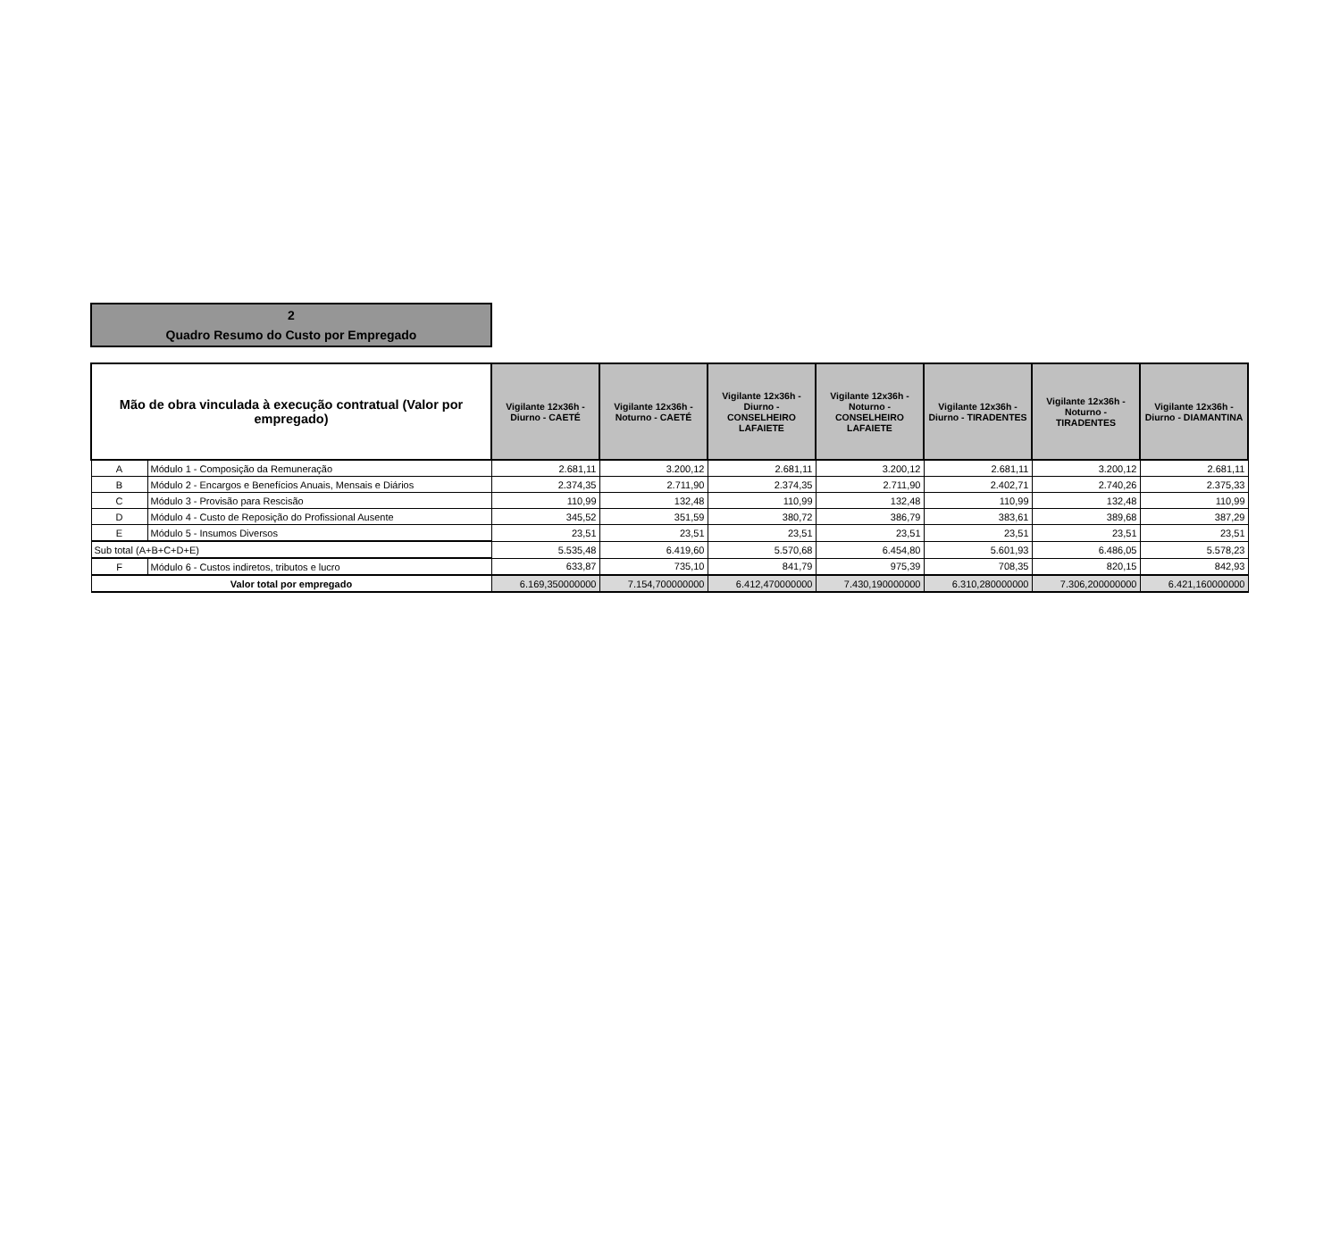2
Quadro Resumo do Custo por Empregado
| Mão de obra vinculada à execução contratual (Valor por empregado) | | Vigilante 12x36h - Diurno - CAETÉ | Vigilante 12x36h - Noturno - CAETÉ | Vigilante 12x36h - Diurno - CONSELHEIRO LAFAIETE | Vigilante 12x36h - Noturno - CONSELHEIRO LAFAIETE | Vigilante 12x36h - Diurno - TIRADENTES | Vigilante 12x36h - Noturno - TIRADENTES | Vigilante 12x36h - Diurno - DIAMANTINA |
| --- | --- | --- | --- | --- | --- | --- | --- | --- |
| A | Módulo 1 - Composição da Remuneração | 2.681,11 | 3.200,12 | 2.681,11 | 3.200,12 | 2.681,11 | 3.200,12 | 2.681,11 |
| B | Módulo 2 - Encargos e Benefícios Anuais, Mensais e Diários | 2.374,35 | 2.711,90 | 2.374,35 | 2.711,90 | 2.402,71 | 2.740,26 | 2.375,33 |
| C | Módulo 3 - Provisão para Rescisão | 110,99 | 132,48 | 110,99 | 132,48 | 110,99 | 132,48 | 110,99 |
| D | Módulo 4 - Custo de Reposição do Profissional Ausente | 345,52 | 351,59 | 380,72 | 386,79 | 383,61 | 389,68 | 387,29 |
| E | Módulo 5 - Insumos Diversos | 23,51 | 23,51 | 23,51 | 23,51 | 23,51 | 23,51 | 23,51 |
| Sub total (A+B+C+D+E) | | 5.535,48 | 6.419,60 | 5.570,68 | 6.454,80 | 5.601,93 | 6.486,05 | 5.578,23 |
| F | Módulo 6 - Custos indiretos, tributos e lucro | 633,87 | 735,10 | 841,79 | 975,39 | 708,35 | 820,15 | 842,93 |
| Valor total por empregado | | 6.169,350000000 | 7.154,700000000 | 6.412,470000000 | 7.430,190000000 | 6.310,280000000 | 7.306,200000000 | 6.421,160000000 |